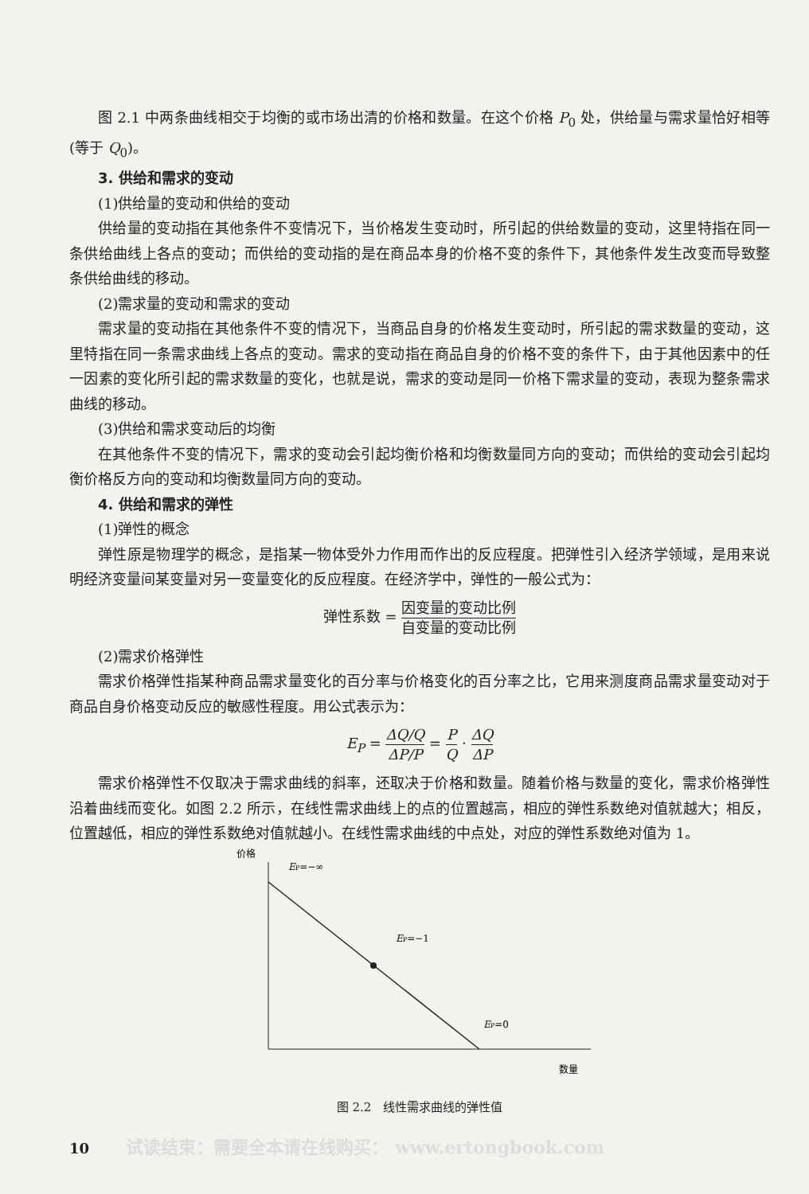图 2.1 中两条曲线相交于均衡的或市场出清的价格和数量。在这个价格 P<sub>0</sub> 处，供给量与需求量恰好相等(等于 Q<sub>0</sub>)。
3. 供给和需求的变动
(1)供给量的变动和供给的变动
供给量的变动指在其他条件不变情况下，当价格发生变动时，所引起的供给数量的变动，这里特指在同一条供给曲线上各点的变动；而供给的变动指的是在商品本身的价格不变的条件下，其他条件发生改变而导致整条供给曲线的移动。
(2)需求量的变动和需求的变动
需求量的变动指在其他条件不变的情况下，当商品自身的价格发生变动时，所引起的需求数量的变动，这里特指在同一条需求曲线上各点的变动。需求的变动指在商品自身的价格不变的条件下，由于其他因素中的任一因素的变化所引起的需求数量的变化，也就是说，需求的变动是同一价格下需求量的变动，表现为整条需求曲线的移动。
(3)供给和需求变动后的均衡
在其他条件不变的情况下，需求的变动会引起均衡价格和均衡数量同方向的变动；而供给的变动会引起均衡价格反方向的变动和均衡数量同方向的变动。
4. 供给和需求的弹性
(1)弹性的概念
弹性原是物理学的概念，是指某一物体受外力作用而作出的反应程度。把弹性引入经济学领域，是用来说明经济变量间某变量对另一变量变化的反应程度。在经济学中，弹性的一般公式为：
弹性系数 = 因变量的变动比例 自变量的变动比例
(2)需求价格弹性
需求价格弹性指某种商品需求量变化的百分率与价格变化的百分率之比，它用来测度商品需求量变动对于商品自身价格变动反应的敏感性程度。用公式表示为：
E<sub>P</sub> = ΔQ/Q ΔP/P = P Q · ΔQ ΔP
需求价格弹性不仅取决于需求曲线的斜率，还取决于价格和数量。随着价格与数量的变化，需求价格弹性沿着曲线而变化。如图 2.2 所示，在线性需求曲线上的点的位置越高，相应的弹性系数绝对值就越大；相反，位置越低，相应的弹性系数绝对值就越小。在线性需求曲线的中点处，对应的弹性系数绝对值为 1。
价格
EP=−∞
EP=−1
EP=0
数量
图 2.2　线性需求曲线的弹性值
10 试读结束：需要全本请在线购买： www.ertongbook.com